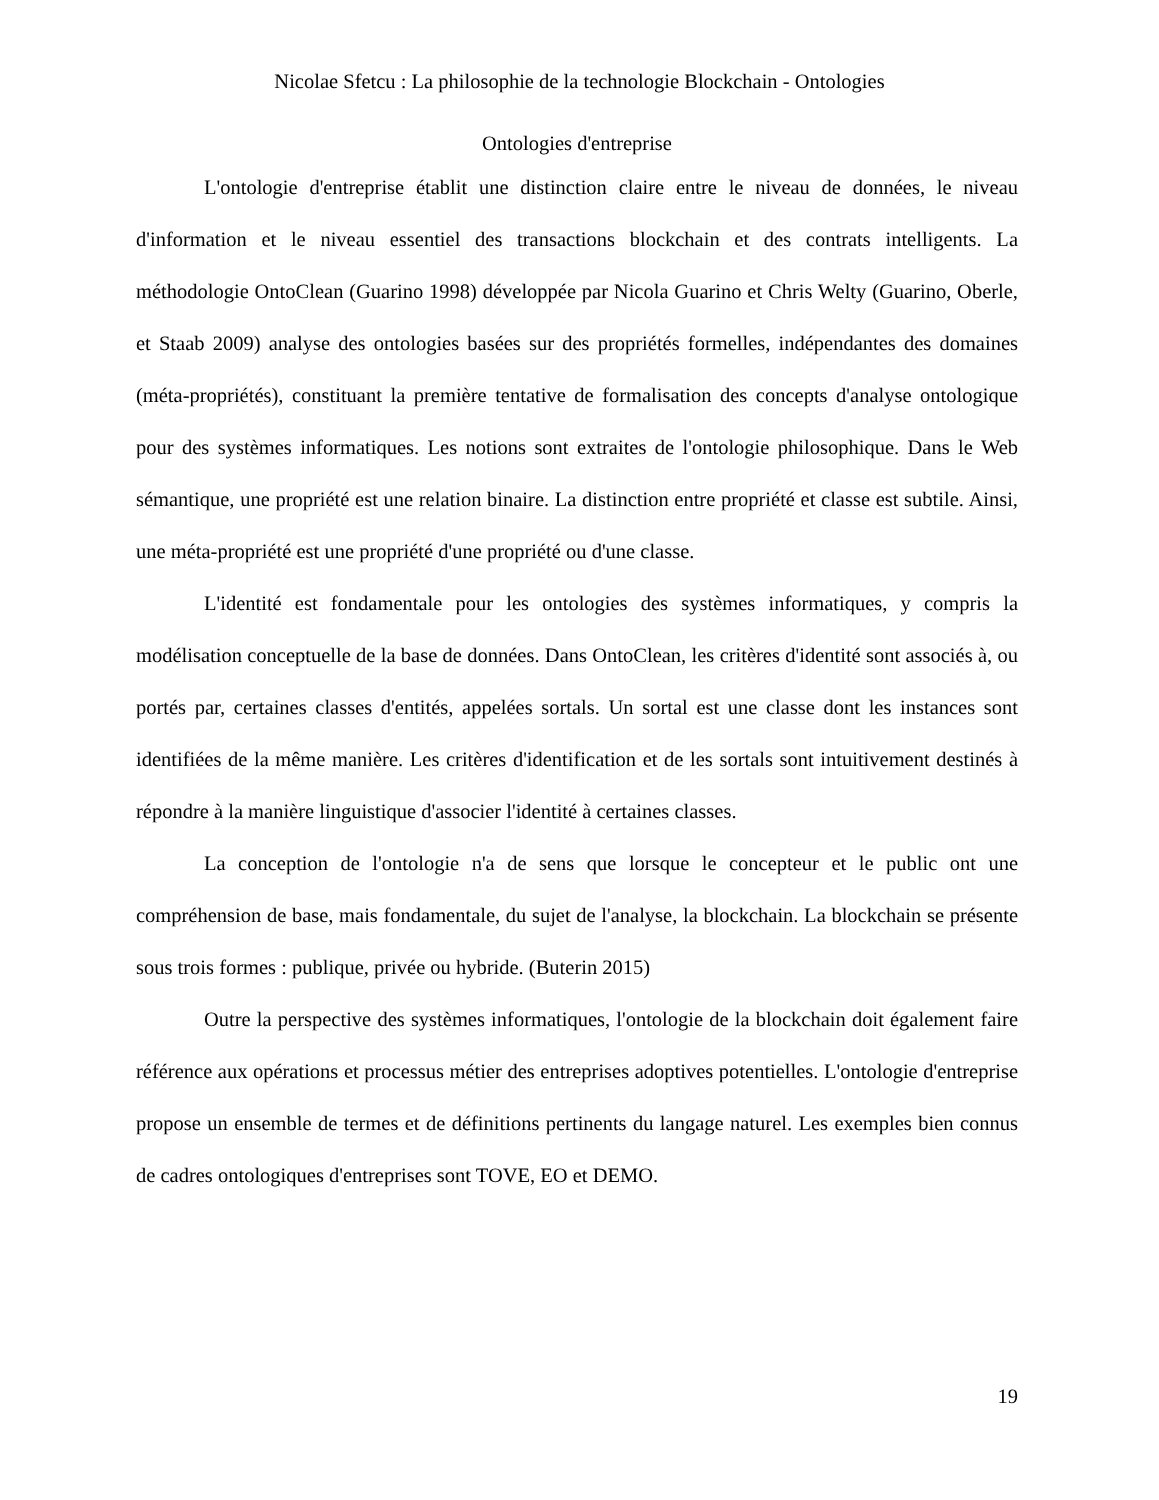Nicolae Sfetcu : La philosophie de la technologie Blockchain - Ontologies
Ontologies d'entreprise
L'ontologie d'entreprise établit une distinction claire entre le niveau de données, le niveau d'information et le niveau essentiel des transactions blockchain et des contrats intelligents. La méthodologie OntoClean (Guarino 1998) développée par Nicola Guarino et Chris Welty (Guarino, Oberle, et Staab 2009) analyse des ontologies basées sur des propriétés formelles, indépendantes des domaines (méta-propriétés), constituant la première tentative de formalisation des concepts d'analyse ontologique pour des systèmes informatiques. Les notions sont extraites de l'ontologie philosophique. Dans le Web sémantique, une propriété est une relation binaire. La distinction entre propriété et classe est subtile. Ainsi, une méta-propriété est une propriété d'une propriété ou d'une classe.
L'identité est fondamentale pour les ontologies des systèmes informatiques, y compris la modélisation conceptuelle de la base de données. Dans OntoClean, les critères d'identité sont associés à, ou portés par, certaines classes d'entités, appelées sortals. Un sortal est une classe dont les instances sont identifiées de la même manière. Les critères d'identification et de les sortals sont intuitivement destinés à répondre à la manière linguistique d'associer l'identité à certaines classes.
La conception de l'ontologie n'a de sens que lorsque le concepteur et le public ont une compréhension de base, mais fondamentale, du sujet de l'analyse, la blockchain. La blockchain se présente sous trois formes : publique, privée ou hybride. (Buterin 2015)
Outre la perspective des systèmes informatiques, l'ontologie de la blockchain doit également faire référence aux opérations et processus métier des entreprises adoptives potentielles. L'ontologie d'entreprise propose un ensemble de termes et de définitions pertinents du langage naturel. Les exemples bien connus de cadres ontologiques d'entreprises sont TOVE, EO et DEMO.
19